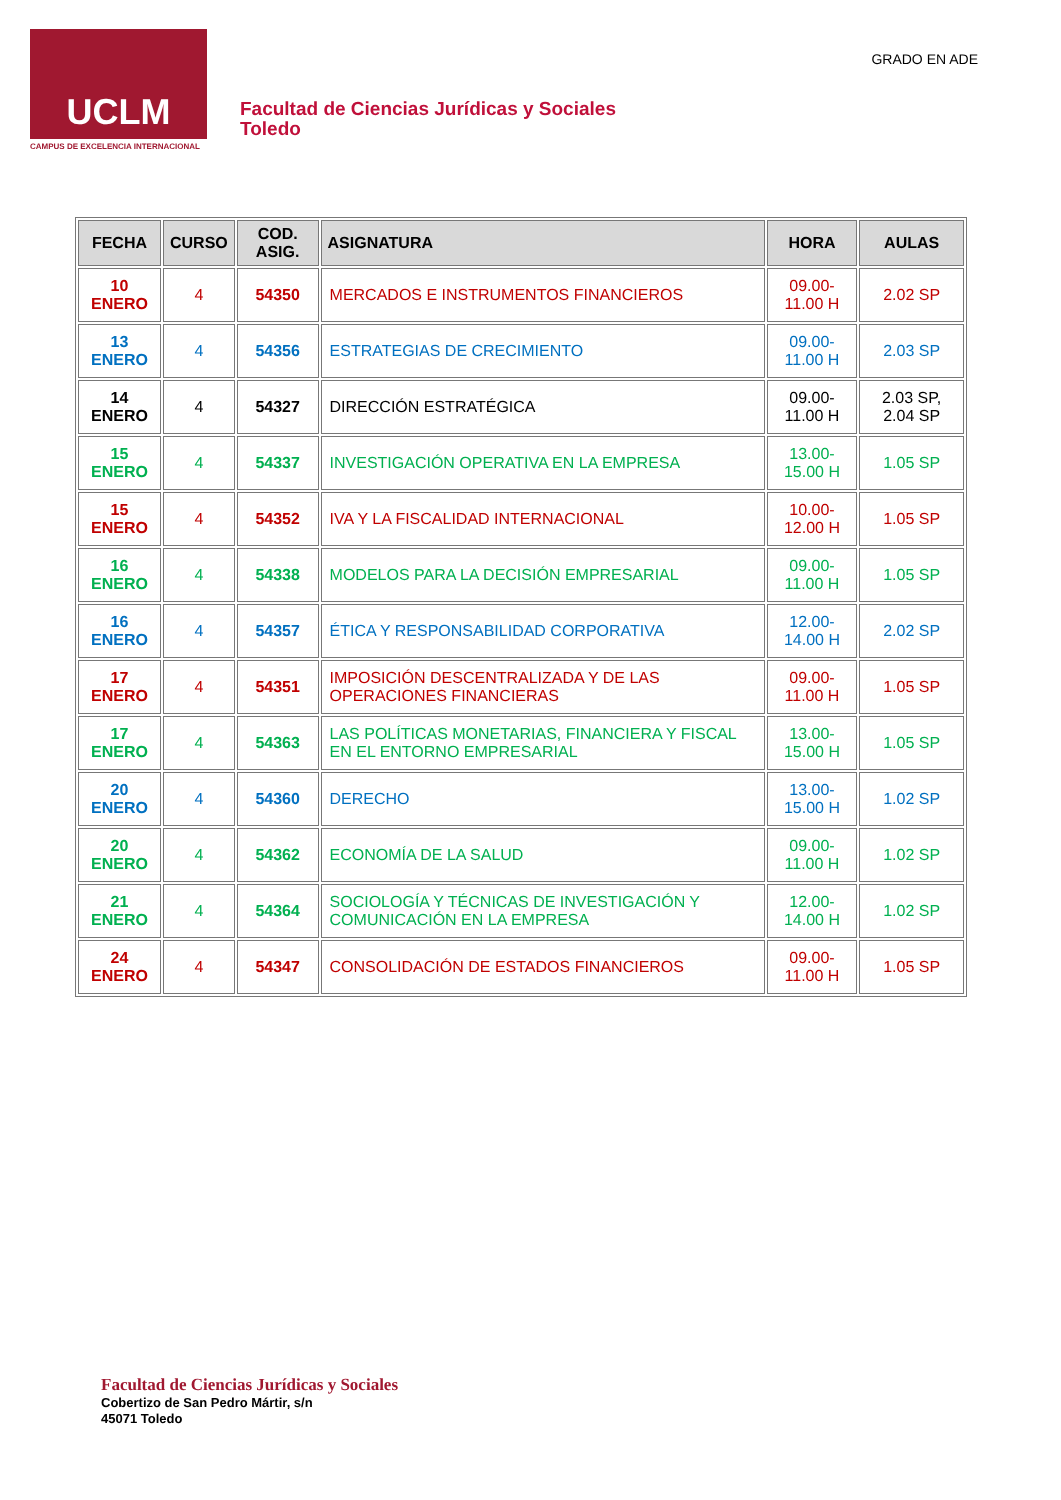UCLM
CAMPUS DE EXCELENCIA INTERNACIONAL
Facultad de Ciencias Jurídicas y Sociales
Toledo
GRADO EN ADE
| FECHA | CURSO | COD. ASIG. | ASIGNATURA | HORA | AULAS |
| --- | --- | --- | --- | --- | --- |
| 10 ENERO | 4 | 54350 | MERCADOS E INSTRUMENTOS FINANCIEROS | 09.00-11.00 H | 2.02 SP |
| 13 ENERO | 4 | 54356 | ESTRATEGIAS DE CRECIMIENTO | 09.00-11.00 H | 2.03 SP |
| 14 ENERO | 4 | 54327 | DIRECCIÓN ESTRATÉGICA | 09.00-11.00 H | 2.03 SP, 2.04 SP |
| 15 ENERO | 4 | 54337 | INVESTIGACIÓN OPERATIVA EN LA EMPRESA | 13.00-15.00 H | 1.05 SP |
| 15 ENERO | 4 | 54352 | IVA Y LA FISCALIDAD INTERNACIONAL | 10.00-12.00 H | 1.05 SP |
| 16 ENERO | 4 | 54338 | MODELOS PARA LA DECISIÓN EMPRESARIAL | 09.00-11.00 H | 1.05 SP |
| 16 ENERO | 4 | 54357 | ÉTICA Y RESPONSABILIDAD CORPORATIVA | 12.00-14.00 H | 2.02 SP |
| 17 ENERO | 4 | 54351 | IMPOSICIÓN DESCENTRALIZADA Y DE LAS OPERACIONES FINANCIERAS | 09.00-11.00 H | 1.05 SP |
| 17 ENERO | 4 | 54363 | LAS POLÍTICAS MONETARIAS, FINANCIERA Y FISCAL EN EL ENTORNO EMPRESARIAL | 13.00-15.00 H | 1.05 SP |
| 20 ENERO | 4 | 54360 | DERECHO | 13.00-15.00 H | 1.02 SP |
| 20 ENERO | 4 | 54362 | ECONOMÍA DE LA SALUD | 09.00-11.00 H | 1.02 SP |
| 21 ENERO | 4 | 54364 | SOCIOLOGÍA Y TÉCNICAS DE INVESTIGACIÓN Y COMUNICACIÓN EN LA EMPRESA | 12.00-14.00 H | 1.02 SP |
| 24 ENERO | 4 | 54347 | CONSOLIDACIÓN DE ESTADOS FINANCIEROS | 09.00-11.00 H | 1.05 SP |
Facultad de Ciencias Jurídicas y Sociales
Cobertizo de San Pedro Mártir, s/n
45071 Toledo